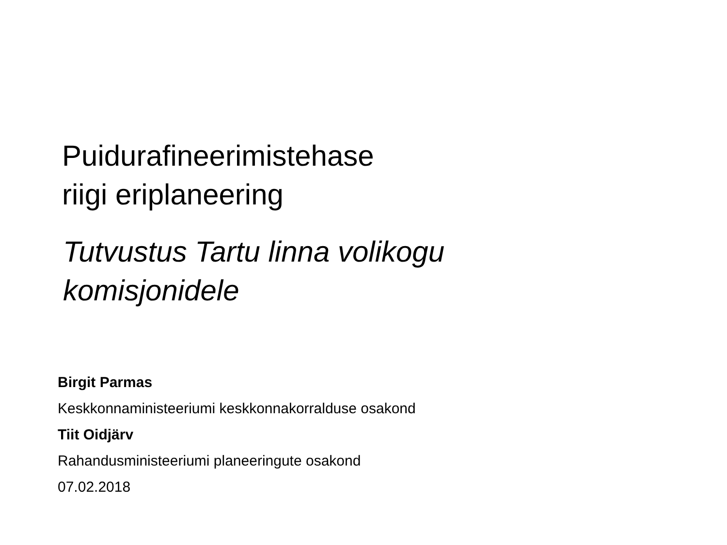Puidurafineerimistehase
riigi eriplaneering
Tutvustus Tartu linna volikogu
komisjonidele
Birgit Parmas
Keskkonnaministeeriumi keskkonnakorralduse osakond
Tiit Oidjärv
Rahandusministeeriumi planeeringute osakond
07.02.2018